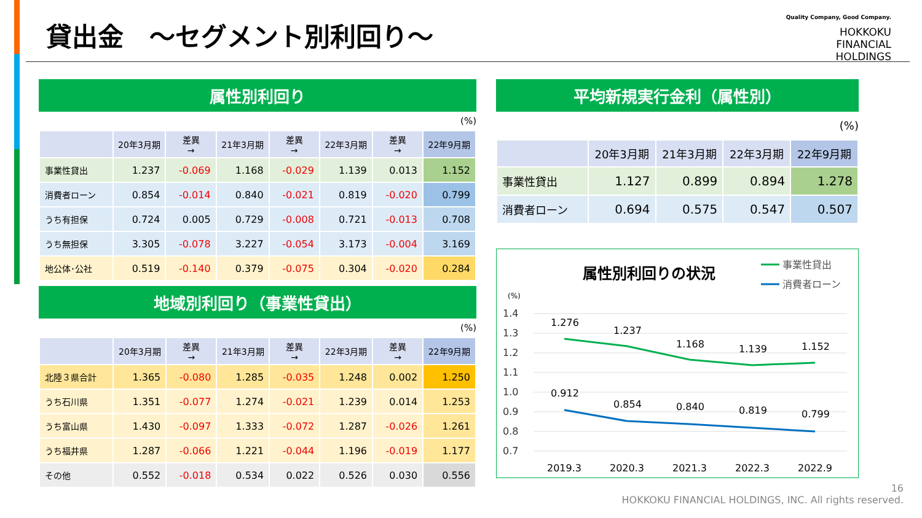貸出金　～セグメント別利回り～
Quality Company, Good Company.
HOKKOKU
FINANCIAL
HOLDINGS
属性別利回り
(%)
| | 20年3月期 | 差異 → | 21年3月期 | 差異 → | 22年3月期 | 差異 → | 22年9月期 |
| --- | --- | --- | --- | --- | --- | --- | --- |
| 事業性貸出 | 1.237 | -0.069 | 1.168 | -0.029 | 1.139 | 0.013 | 1.152 |
| 消費者ローン | 0.854 | -0.014 | 0.840 | -0.021 | 0.819 | -0.020 | 0.799 |
| うち有担保 | 0.724 | 0.005 | 0.729 | -0.008 | 0.721 | -0.013 | 0.708 |
| うち無担保 | 3.305 | -0.078 | 3.227 | -0.054 | 3.173 | -0.004 | 3.169 |
| 地公体･公社 | 0.519 | -0.140 | 0.379 | -0.075 | 0.304 | -0.020 | 0.284 |
地域別利回り（事業性貸出）
(%)
| | 20年3月期 | 差異 → | 21年3月期 | 差異 → | 22年3月期 | 差異 → | 22年9月期 |
| --- | --- | --- | --- | --- | --- | --- | --- |
| 北陸３県合計 | 1.365 | -0.080 | 1.285 | -0.035 | 1.248 | 0.002 | 1.250 |
| うち石川県 | 1.351 | -0.077 | 1.274 | -0.021 | 1.239 | 0.014 | 1.253 |
| うち富山県 | 1.430 | -0.097 | 1.333 | -0.072 | 1.287 | -0.026 | 1.261 |
| うち福井県 | 1.287 | -0.066 | 1.221 | -0.044 | 1.196 | -0.019 | 1.177 |
| その他 | 0.552 | -0.018 | 0.534 | 0.022 | 0.526 | 0.030 | 0.556 |
平均新規実行金利（属性別）
(%)
| | 20年3月期 | 21年3月期 | 22年3月期 | 22年9月期 |
| --- | --- | --- | --- | --- |
| 事業性貸出 | 1.127 | 0.899 | 0.894 | 1.278 |
| 消費者ローン | 0.694 | 0.575 | 0.547 | 0.507 |
属性別利回りの状況
事業性貸出
消費者ローン
(%)
1.4
1.3
1.2
1.1
1.0
0.9
0.8
0.7
1.276
1.237
1.168
1.139
1.152
0.912
0.854
0.840
0.819
0.799
2019.3
2020.3
2021.3
2022.3
2022.9
16
HOKKOKU FINANCIAL HOLDINGS, INC. All rights reserved.